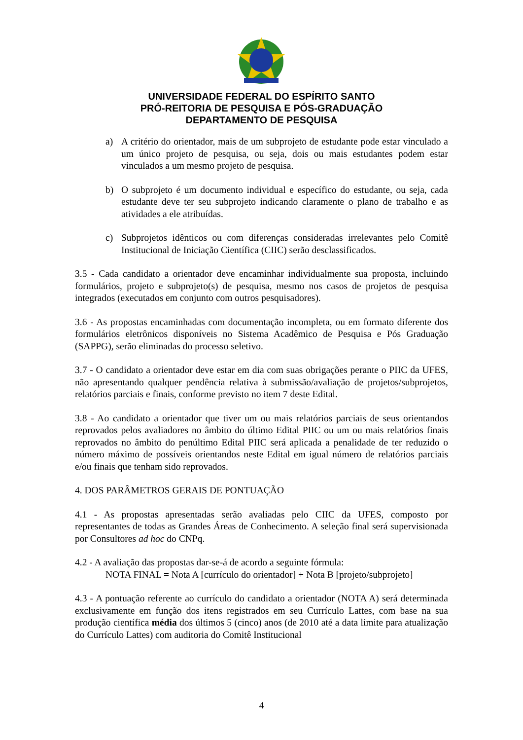UNIVERSIDADE FEDERAL DO ESPÍRITO SANTO
PRÓ-REITORIA DE PESQUISA E PÓS-GRADUAÇÃO
DEPARTAMENTO DE PESQUISA
a) A critério do orientador, mais de um subprojeto de estudante pode estar vinculado a um único projeto de pesquisa, ou seja, dois ou mais estudantes podem estar vinculados a um mesmo projeto de pesquisa.
b) O subprojeto é um documento individual e específico do estudante, ou seja, cada estudante deve ter seu subprojeto indicando claramente o plano de trabalho e as atividades a ele atribuídas.
c) Subprojetos idênticos ou com diferenças consideradas irrelevantes pelo Comitê Institucional de Iniciação Científica (CIIC) serão desclassificados.
3.5 - Cada candidato a orientador deve encaminhar individualmente sua proposta, incluindo formulários, projeto e subprojeto(s) de pesquisa, mesmo nos casos de projetos de pesquisa integrados (executados em conjunto com outros pesquisadores).
3.6 - As propostas encaminhadas com documentação incompleta, ou em formato diferente dos formulários eletrônicos disponíveis no Sistema Acadêmico de Pesquisa e Pós Graduação (SAPPG), serão eliminadas do processo seletivo.
3.7 - O candidato a orientador deve estar em dia com suas obrigações perante o PIIC da UFES, não apresentando qualquer pendência relativa à submissão/avaliação de projetos/subprojetos, relatórios parciais e finais, conforme previsto no item 7 deste Edital.
3.8 - Ao candidato a orientador que tiver um ou mais relatórios parciais de seus orientandos reprovados pelos avaliadores no âmbito do último Edital PIIC ou um ou mais relatórios finais reprovados no âmbito do penúltimo Edital PIIC será aplicada a penalidade de ter reduzido o número máximo de possíveis orientandos neste Edital em igual número de relatórios parciais e/ou finais que tenham sido reprovados.
4. DOS PARÂMETROS GERAIS DE PONTUAÇÃO
4.1 - As propostas apresentadas serão avaliadas pelo CIIC da UFES, composto por representantes de todas as Grandes Áreas de Conhecimento. A seleção final será supervisionada por Consultores ad hoc do CNPq.
4.2 - A avaliação das propostas dar-se-á de acordo a seguinte fórmula:
NOTA FINAL = Nota A [currículo do orientador] + Nota B [projeto/subprojeto]
4.3 - A pontuação referente ao currículo do candidato a orientador (NOTA A) será determinada exclusivamente em função dos itens registrados em seu Currículo Lattes, com base na sua produção científica média dos últimos 5 (cinco) anos (de 2010 até a data limite para atualização do Currículo Lattes) com auditoria do Comitê Institucional
4